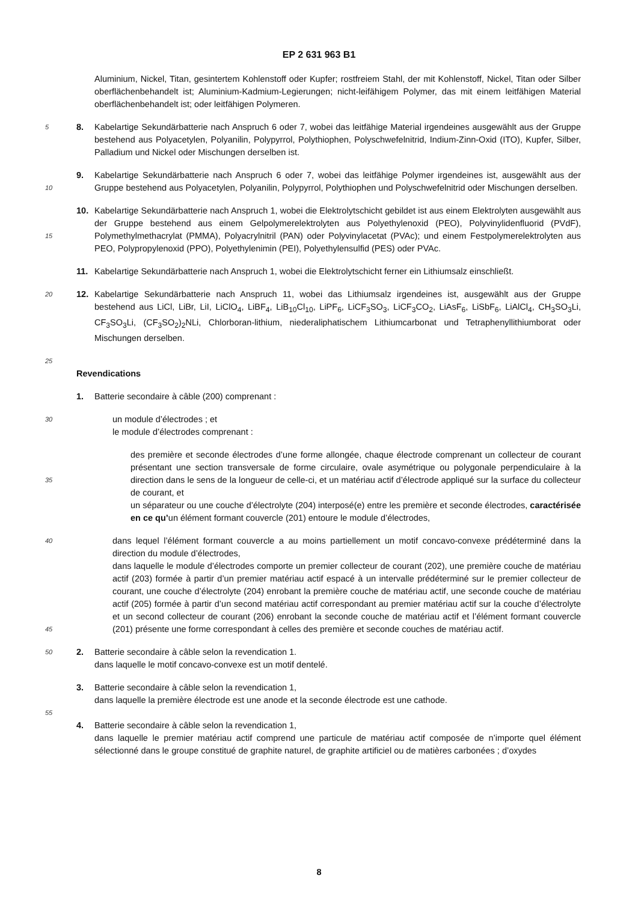EP 2 631 963 B1
Aluminium, Nickel, Titan, gesintertem Kohlenstoff oder Kupfer; rostfreiem Stahl, der mit Kohlenstoff, Nickel, Titan oder Silber oberflächenbehandelt ist; Aluminium-Kadmium-Legierungen; nicht-leifähigem Polymer, das mit einem leitfähigen Material oberflächenbehandelt ist; oder leitfähigen Polymeren.
5
8. Kabelartige Sekundärbatterie nach Anspruch 6 oder 7, wobei das leitfähige Material irgendeines ausgewählt aus der Gruppe bestehend aus Polyacetylen, Polyanilin, Polypyrrol, Polythiophen, Polyschwefelnitrid, Indium-Zinn-Oxid (ITO), Kupfer, Silber, Palladium und Nickel oder Mischungen derselben ist.
10
9. Kabelartige Sekundärbatterie nach Anspruch 6 oder 7, wobei das leitfähige Polymer irgendeines ist, ausgewählt aus der Gruppe bestehend aus Polyacetylen, Polyanilin, Polypyrrol, Polythiophen und Polyschwefelnitrid oder Mischungen derselben.
15
10. Kabelartige Sekundärbatterie nach Anspruch 1, wobei die Elektrolytschicht gebildet ist aus einem Elektrolyten ausgewählt aus der Gruppe bestehend aus einem Gelpolymerelektrolyten aus Polyethylenoxid (PEO), Polyvinylidenfluorid (PVdF), Polymethylmethacrylat (PMMA), Polyacrylnitril (PAN) oder Polyvinylacetat (PVAc); und einem Festpolymerelektrolyten aus PEO, Polypropylenoxid (PPO), Polyethylenimin (PEI), Polyethylensulfid (PES) oder PVAc.
11. Kabelartige Sekundärbatterie nach Anspruch 1, wobei die Elektrolytschicht ferner ein Lithiumsalz einschließt.
20
12. Kabelartige Sekundärbatterie nach Anspruch 11, wobei das Lithiumsalz irgendeines ist, ausgewählt aus der Gruppe bestehend aus LiCl, LiBr, LiI, LiClO<sub>4</sub>, LiBF<sub>4</sub>, LiB<sub>10</sub>Cl<sub>10</sub>, LiPF<sub>6</sub>, LiCF<sub>3</sub>SO<sub>3</sub>, LiCF<sub>3</sub>CO<sub>2</sub>, LiAsF<sub>6</sub>, LiSbF<sub>6</sub>, LiAlCl<sub>4</sub>, CH<sub>3</sub>SO<sub>3</sub>Li, CF<sub>3</sub>SO<sub>3</sub>Li, (CF<sub>3</sub>SO<sub>2</sub>)<sub>2</sub>NLi, Chlorboran-lithium, niederaliphatischem Lithiumcarbonat und Tetraphenyllithiumborat oder Mischungen derselben.
25
Revendications
1. Batterie secondaire à câble (200) comprenant :
30
un module d’électrodes ; et
le module d’électrodes comprenant :
35
des première et seconde électrodes d’une forme allongée, chaque électrode comprenant un collecteur de courant présentant une section transversale de forme circulaire, ovale asymétrique ou polygonale perpendiculaire à la direction dans le sens de la longueur de celle-ci, et un matériau actif d’électrode appliqué sur la surface du collecteur de courant, et
un séparateur ou une couche d’électrolyte (204) interposé(e) entre les première et seconde électrodes, caractérisée en ce qu’un élément formant couvercle (201) entoure le module d’électrodes,
40
45
dans lequel l’élément formant couvercle a au moins partiellement un motif concavo-convexe prédéterminé dans la direction du module d’électrodes,
dans laquelle le module d’électrodes comporte un premier collecteur de courant (202), une première couche de matériau actif (203) formée à partir d’un premier matériau actif espacé à un intervalle prédéterminé sur le premier collecteur de courant, une couche d’électrolyte (204) enrobant la première couche de matériau actif, une seconde couche de matériau actif (205) formée à partir d’un second matériau actif correspondant au premier matériau actif sur la couche d’électrolyte et un second collecteur de courant (206) enrobant la seconde couche de matériau actif et l’élément formant couvercle (201) présente une forme correspondant à celles des première et seconde couches de matériau actif.
50
2. Batterie secondaire à câble selon la revendication 1.
dans laquelle le motif concavo-convexe est un motif dentelé.
3. Batterie secondaire à câble selon la revendication 1,
dans laquelle la première électrode est une anode et la seconde électrode est une cathode.
55
4. Batterie secondaire à câble selon la revendication 1,
dans laquelle le premier matériau actif comprend une particule de matériau actif composée de n’importe quel élément sélectionné dans le groupe constitué de graphite naturel, de graphite artificiel ou de matières carbonées ; d’oxydes
8